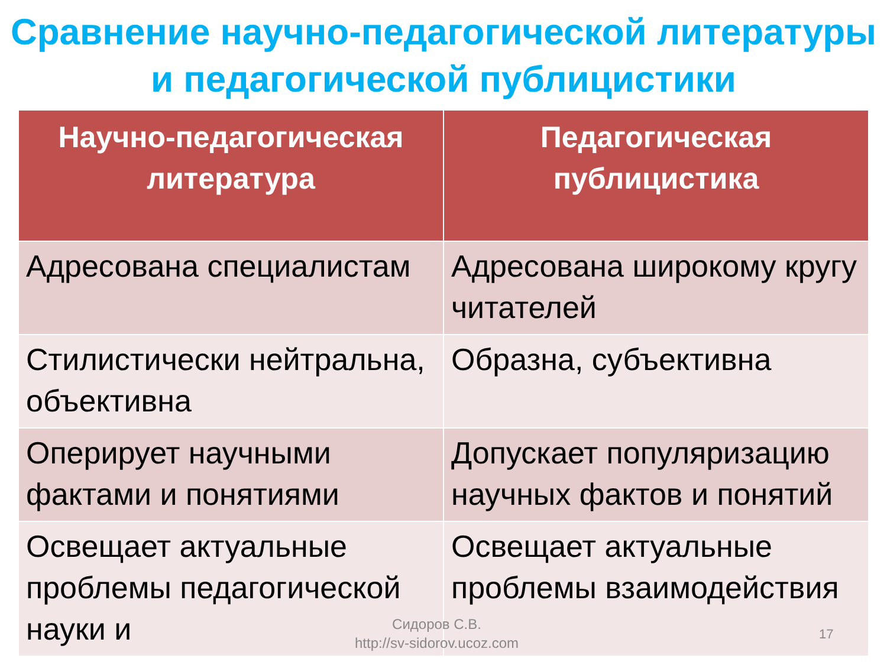Сравнение научно-педагогической литературы и педагогической публицистики
| Научно-педагогическая литература | Педагогическая публицистика |
| --- | --- |
| Адресована специалистам | Адресована широкому кругу читателей |
| Стилистически нейтральна, объективна | Образна, субъективна |
| Оперирует научными фактами и понятиями | Допускает популяризацию научных фактов и понятий |
| Освещает актуальные проблемы педагогической науки и | Освещает актуальные проблемы взаимодействия |
Сидоров С.В.
http://sv-sidorov.ucoz.com
17